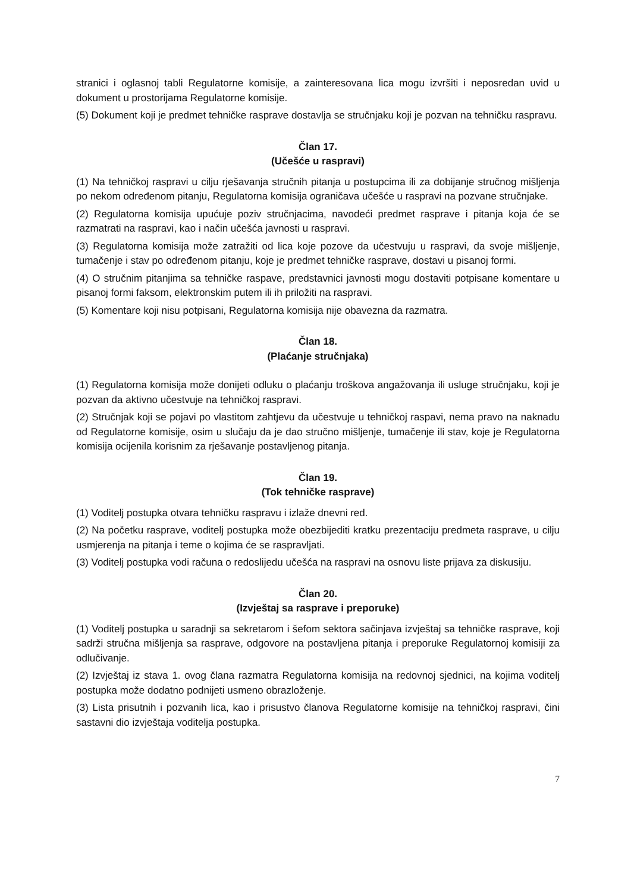stranici i oglasnoj tabli Regulatorne komisije, a zainteresovana lica mogu izvršiti i neposredan uvid u dokument u prostorijama Regulatorne komisije.
(5) Dokument koji je predmet tehničke rasprave dostavlja se stručnjaku koji je pozvan na tehničku raspravu.
Član 17.
(Učešće u raspravi)
(1) Na tehničkoj raspravi u cilju rješavanja stručnih pitanja u postupcima ili za dobijanje stručnog mišljenja po nekom određenom pitanju, Regulatorna komisija ograničava učešće u raspravi na pozvane stručnjake.
(2) Regulatorna komisija upućuje poziv stručnjacima, navodeći predmet rasprave i pitanja koja će se razmatrati na raspravi, kao i način učešća javnosti u raspravi.
(3) Regulatorna komisija može zatražiti od lica koje pozove da učestvuju u raspravi, da svoje mišljenje, tumačenje i stav po određenom pitanju, koje je predmet tehničke rasprave, dostavi u pisanoj formi.
(4) O stručnim pitanjima sa tehničke raspave, predstavnici javnosti mogu dostaviti potpisane komentare u pisanoj formi faksom, elektronskim putem ili ih priložiti na raspravi.
(5) Komentare koji nisu potpisani, Regulatorna komisija nije obavezna da razmatra.
Član 18.
(Plaćanje stručnjaka)
(1) Regulatorna komisija može donijeti odluku o plaćanju troškova angažovanja ili usluge stručnjaku, koji je pozvan da aktivno učestvuje na tehničkoj raspravi.
(2) Stručnjak koji se pojavi po vlastitom zahtjevu da učestvuje u tehničkoj raspavi, nema pravo na naknadu od Regulatorne komisije, osim u slučaju da je dao stručno mišljenje, tumačenje ili stav, koje je Regulatorna komisija ocijenila korisnim za rješavanje postavljenog pitanja.
Član 19.
(Tok tehničke rasprave)
(1) Voditelj postupka otvara tehničku raspravu i izlaže dnevni red.
(2) Na početku rasprave, voditelj postupka može obezbijediti kratku prezentaciju predmeta rasprave, u cilju usmjerenja na pitanja i teme o kojima će se raspravljati.
(3) Voditelj postupka vodi računa o redoslijedu učešća na raspravi na osnovu liste prijava za diskusiju.
Član 20.
(Izvještaj sa rasprave i preporuke)
(1) Voditelj postupka u saradnji sa sekretarom i šefom sektora sačinjava izvještaj sa tehničke rasprave, koji sadrži stručna mišljenja sa rasprave, odgovore na postavljena pitanja i preporuke Regulatornoj komisiji za odlučivanje.
(2) Izvještaj iz stava 1. ovog člana razmatra Regulatorna komisija na redovnoj sjednici, na kojima voditelj postupka može dodatno podnijeti usmeno obrazloženje.
(3) Lista prisutnih i pozvanih lica, kao i prisustvo članova Regulatorne komisije na tehničkoj raspravi, čini sastavni dio izvještaja voditelja postupka.
7